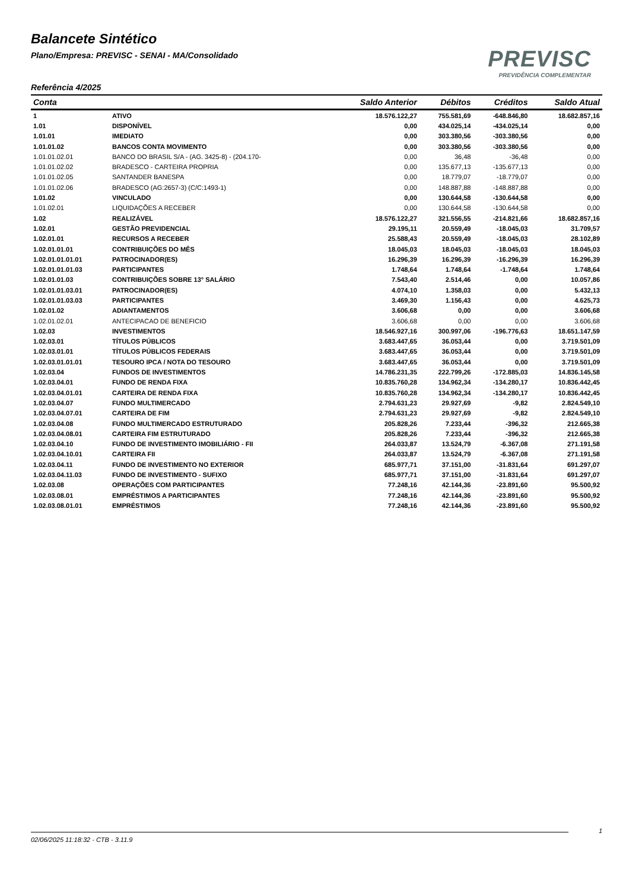Balancete Sintético
Plano/Empresa: PREVISC - SENAI - MA/Consolidado
PREVISC
PREVIDÊNCIA COMPLEMENTAR
Referência 4/2025
| Conta | | Saldo Anterior | Débitos | Créditos | Saldo Atual |
| --- | --- | --- | --- | --- | --- |
| 1 | ATIVO | 18.576.122,27 | 755.581,69 | -648.846,80 | 18.682.857,16 |
| 1.01 | DISPONÍVEL | 0,00 | 434.025,14 | -434.025,14 | 0,00 |
| 1.01.01 | IMEDIATO | 0,00 | 303.380,56 | -303.380,56 | 0,00 |
| 1.01.01.02 | BANCOS CONTA MOVIMENTO | 0,00 | 303.380,56 | -303.380,56 | 0,00 |
| 1.01.01.02.01 | BANCO DO BRASIL S/A - (AG. 3425-8) - (204.170- | 0,00 | 36,48 | -36,48 | 0,00 |
| 1.01.01.02.02 | BRADESCO - CARTEIRA PROPRIA | 0,00 | 135.677,13 | -135.677,13 | 0,00 |
| 1.01.01.02.05 | SANTANDER BANESPA | 0,00 | 18.779,07 | -18.779,07 | 0,00 |
| 1.01.01.02.06 | BRADESCO (AG:2657-3) (C/C:1493-1) | 0,00 | 148.887,88 | -148.887,88 | 0,00 |
| 1.01.02 | VINCULADO | 0,00 | 130.644,58 | -130.644,58 | 0,00 |
| 1.01.02.01 | LIQUIDAÇÕES A RECEBER | 0,00 | 130.644,58 | -130.644,58 | 0,00 |
| 1.02 | REALIZÁVEL | 18.576.122,27 | 321.556,55 | -214.821,66 | 18.682.857,16 |
| 1.02.01 | GESTÃO PREVIDENCIAL | 29.195,11 | 20.559,49 | -18.045,03 | 31.709,57 |
| 1.02.01.01 | RECURSOS A RECEBER | 25.588,43 | 20.559,49 | -18.045,03 | 28.102,89 |
| 1.02.01.01.01 | CONTRIBUIÇÕES DO MÊS | 18.045,03 | 18.045,03 | -18.045,03 | 18.045,03 |
| 1.02.01.01.01.01 | PATROCINADOR(ES) | 16.296,39 | 16.296,39 | -16.296,39 | 16.296,39 |
| 1.02.01.01.01.03 | PARTICIPANTES | 1.748,64 | 1.748,64 | -1.748,64 | 1.748,64 |
| 1.02.01.01.03 | CONTRIBUIÇÕES SOBRE 13° SALÁRIO | 7.543,40 | 2.514,46 | 0,00 | 10.057,86 |
| 1.02.01.01.03.01 | PATROCINADOR(ES) | 4.074,10 | 1.358,03 | 0,00 | 5.432,13 |
| 1.02.01.01.03.03 | PARTICIPANTES | 3.469,30 | 1.156,43 | 0,00 | 4.625,73 |
| 1.02.01.02 | ADIANTAMENTOS | 3.606,68 | 0,00 | 0,00 | 3.606,68 |
| 1.02.01.02.01 | ANTECIPACAO DE BENEFICIO | 3.606,68 | 0,00 | 0,00 | 3.606,68 |
| 1.02.03 | INVESTIMENTOS | 18.546.927,16 | 300.997,06 | -196.776,63 | 18.651.147,59 |
| 1.02.03.01 | TÍTULOS PÚBLICOS | 3.683.447,65 | 36.053,44 | 0,00 | 3.719.501,09 |
| 1.02.03.01.01 | TÍTULOS PÚBLICOS FEDERAIS | 3.683.447,65 | 36.053,44 | 0,00 | 3.719.501,09 |
| 1.02.03.01.01.01 | TESOURO IPCA / NOTA DO TESOURO | 3.683.447,65 | 36.053,44 | 0,00 | 3.719.501,09 |
| 1.02.03.04 | FUNDOS DE INVESTIMENTOS | 14.786.231,35 | 222.799,26 | -172.885,03 | 14.836.145,58 |
| 1.02.03.04.01 | FUNDO DE RENDA FIXA | 10.835.760,28 | 134.962,34 | -134.280,17 | 10.836.442,45 |
| 1.02.03.04.01.01 | CARTEIRA DE RENDA FIXA | 10.835.760,28 | 134.962,34 | -134.280,17 | 10.836.442,45 |
| 1.02.03.04.07 | FUNDO MULTIMERCADO | 2.794.631,23 | 29.927,69 | -9,82 | 2.824.549,10 |
| 1.02.03.04.07.01 | CARTEIRA DE FIM | 2.794.631,23 | 29.927,69 | -9,82 | 2.824.549,10 |
| 1.02.03.04.08 | FUNDO MULTIMERCADO ESTRUTURADO | 205.828,26 | 7.233,44 | -396,32 | 212.665,38 |
| 1.02.03.04.08.01 | CARTEIRA FIM ESTRUTURADO | 205.828,26 | 7.233,44 | -396,32 | 212.665,38 |
| 1.02.03.04.10 | FUNDO DE INVESTIMENTO IMOBILIÁRIO - FII | 264.033,87 | 13.524,79 | -6.367,08 | 271.191,58 |
| 1.02.03.04.10.01 | CARTEIRA FII | 264.033,87 | 13.524,79 | -6.367,08 | 271.191,58 |
| 1.02.03.04.11 | FUNDO DE INVESTIMENTO NO EXTERIOR | 685.977,71 | 37.151,00 | -31.831,64 | 691.297,07 |
| 1.02.03.04.11.03 | FUNDO DE INVESTIMENTO - SUFIXO | 685.977,71 | 37.151,00 | -31.831,64 | 691.297,07 |
| 1.02.03.08 | OPERAÇÕES COM PARTICIPANTES | 77.248,16 | 42.144,36 | -23.891,60 | 95.500,92 |
| 1.02.03.08.01 | EMPRÉSTIMOS A PARTICIPANTES | 77.248,16 | 42.144,36 | -23.891,60 | 95.500,92 |
| 1.02.03.08.01.01 | EMPRÉSTIMOS | 77.248,16 | 42.144,36 | -23.891,60 | 95.500,92 |
1
02/06/2025 11:18:32 - CTB - 3.11.9